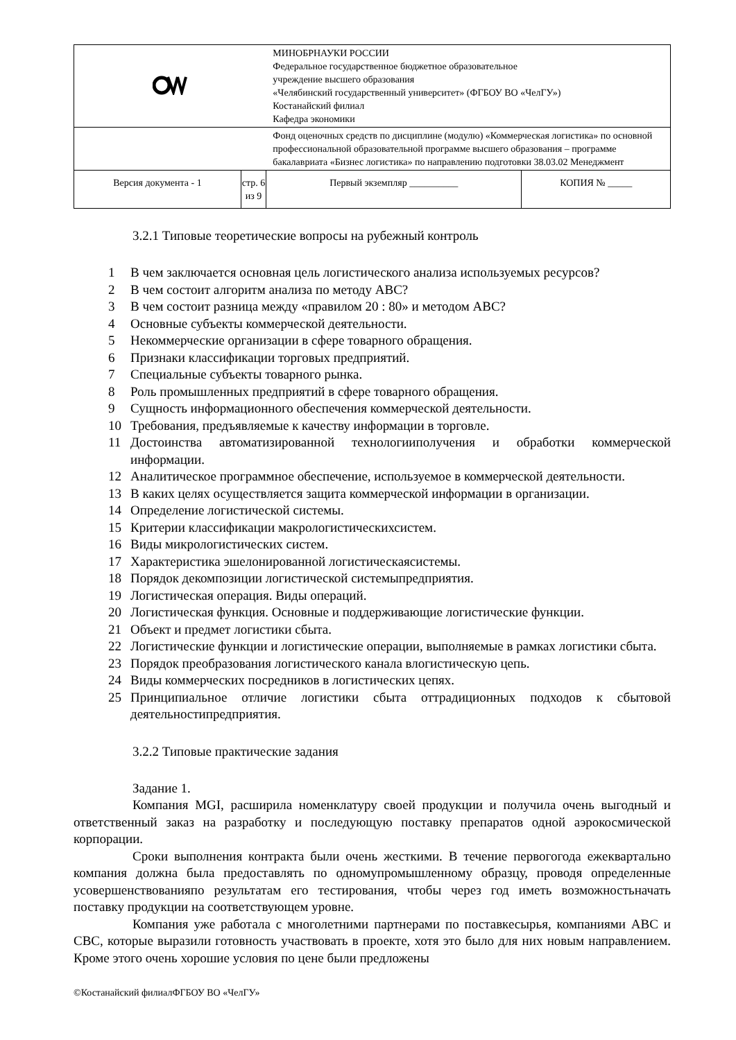| | | МИНОБРНАУКИ РОССИИ Федеральное государственное бюджетное образовательное учреждение высшего образования «Челябинский государственный университет» (ФГБОУ ВО «ЧелГУ») Костанайский филиал Кафедра экономики | |
| | | Фонд оценочных средств по дисциплине (модулю) «Коммерческая логистика» по основной профессиональной образовательной программе высшего образования – программе бакалавриата «Бизнес логистика» по направлению подготовки 38.03.02 Менеджмент | |
| Версия документа - 1 | стр. 6 из 9 | Первый экземпляр __________ | КОПИЯ № _____ |
3.2.1 Типовые теоретические вопросы на рубежный контроль
1 В чем заключается основная цель логистического анализа используемых ресурсов?
2 В чем состоит алгоритм анализа по методу АВС?
3 В чем состоит разница между «правилом 20 : 80» и методом АВС?
4 Основные субъекты коммерческой деятельности.
5 Некоммерческие организации в сфере товарного обращения.
6 Признаки классификации торговых предприятий.
7 Специальные субъекты товарного рынка.
8 Роль промышленных предприятий в сфере товарного обращения.
9 Сущность информационного обеспечения коммерческой деятельности.
10 Требования, предъявляемые к качеству информации в торговле.
11 Достоинства автоматизированной технологииполучения и обработки коммерческой информации.
12 Аналитическое программное обеспечение, используемое в коммерческой деятельности.
13 В каких целях осуществляется защита коммерческой информации в организации.
14 Определение логистической системы.
15 Критерии классификации макрологистическихсистем.
16 Виды микрологистических систем.
17 Характеристика эшелонированной логистическаясистемы.
18 Порядок декомпозиции логистической системыпредприятия.
19 Логистическая операция. Виды операций.
20 Логистическая функция. Основные и поддерживающие логистические функции.
21 Объект и предмет логистики сбыта.
22 Логистические функции и логистические операции, выполняемые в рамках логистики сбыта.
23 Порядок преобразования логистического канала влогистическую цепь.
24 Виды коммерческих посредников в логистических цепях.
25 Принципиальное отличие логистики сбыта оттрадиционных подходов к сбытовой деятельностипредприятия.
3.2.2 Типовые практические задания
Задание 1.
Компания MGI, расширила номенклатуру своей продукции и получила очень выгодный и ответственный заказ на разработку и последующую поставку препаратов одной аэрокосмической корпорации.
Сроки выполнения контракта были очень жесткими. В течение первогогода ежеквартально компания должна была предоставлять по одномупромышленному образцу, проводя определенные усовершенствованияпо результатам его тестирования, чтобы через год иметь возможностьначать поставку продукции на соответствующем уровне.
Компания уже работала с многолетними партнерами по поставкесырья, компаниями АВС и СВС, которые выразили готовность участвовать в проекте, хотя это было для них новым направлением. Кроме этого очень хорошие условия по цене были предложены
©Костанайский филиалФГБОУ ВО «ЧелГУ»